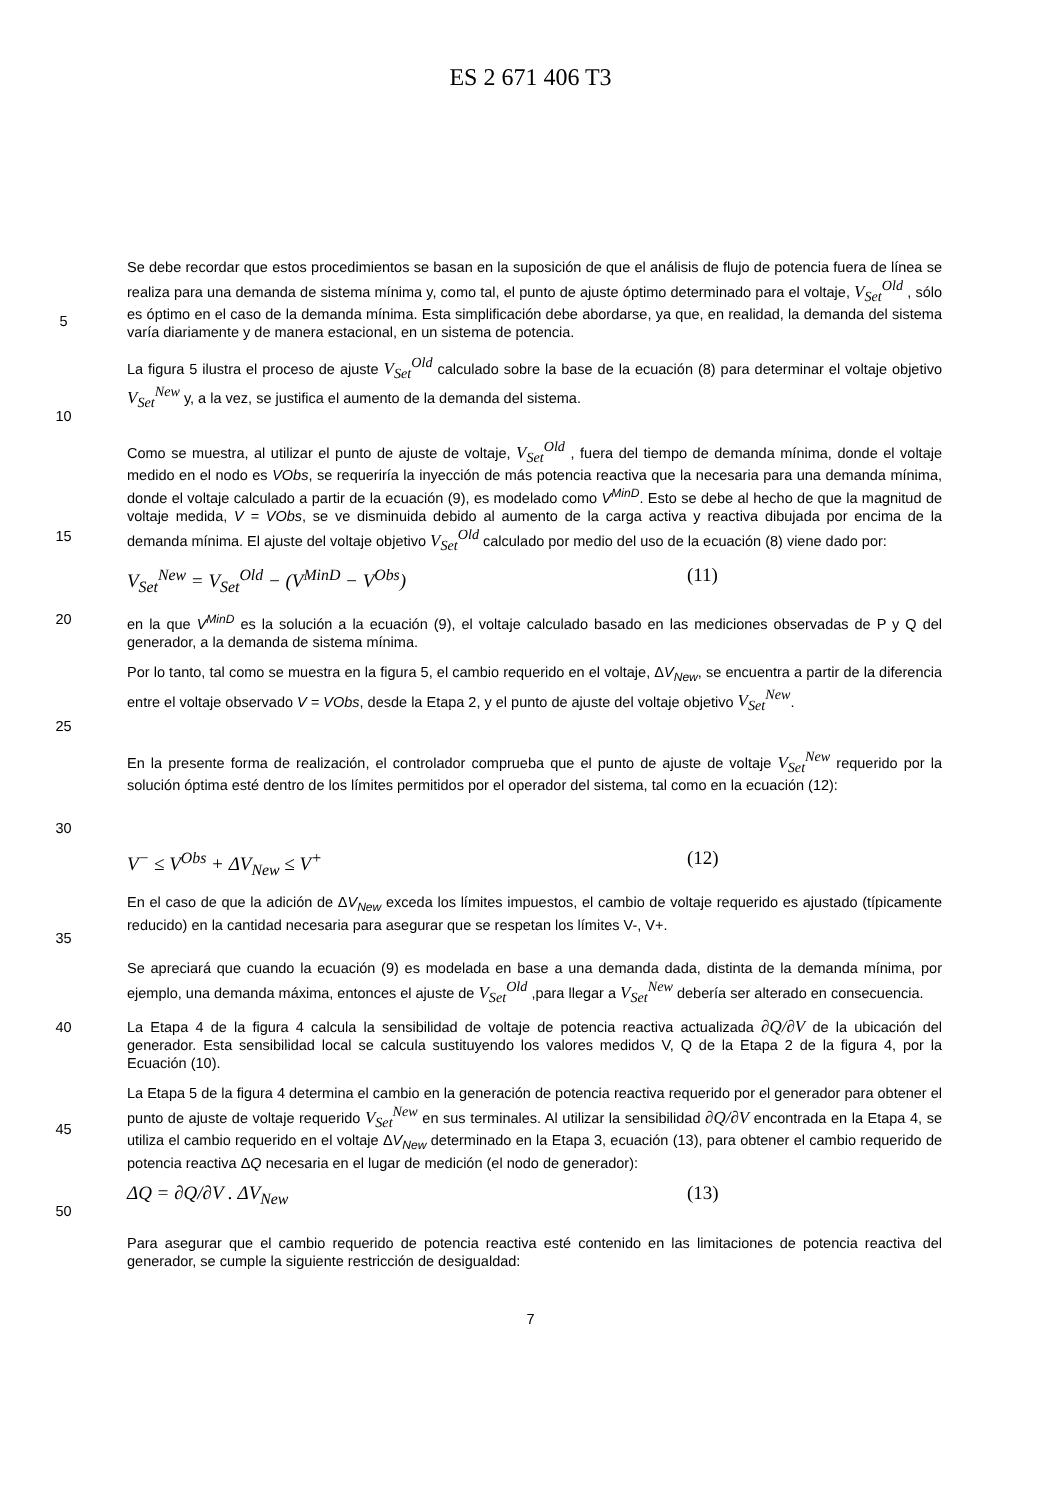ES 2 671 406 T3
5 Se debe recordar que estos procedimientos se basan en la suposición de que el análisis de flujo de potencia fuera de línea se realiza para una demanda de sistema mínima y, como tal, el punto de ajuste óptimo determinado para el voltaje, V<sub>Set</sub><sup>Old</sup> , sólo es óptimo en el caso de la demanda mínima. Esta simplificación debe abordarse, ya que, en realidad, la demanda del sistema varía diariamente y de manera estacional, en un sistema de potencia.
10 La figura 5 ilustra el proceso de ajuste V<sub>Set</sub><sup>Old</sup> calculado sobre la base de la ecuación (8) para determinar el voltaje objetivo V<sub>Set</sub><sup>New</sup> y, a la vez, se justifica el aumento de la demanda del sistema.
15 Como se muestra, al utilizar el punto de ajuste de voltaje, V<sub>Set</sub><sup>Old</sup> , fuera del tiempo de demanda mínima, donde el voltaje medido en el nodo es VObs, se requeriría la inyección de más potencia reactiva que la necesaria para una demanda mínima, donde el voltaje calculado a partir de la ecuación (9), es modelado como V<sup>MinD</sup>. Esto se debe al hecho de que la magnitud de voltaje medida, V = VObs, se ve disminuida debido al aumento de la carga activa y reactiva dibujada por encima de la demanda mínima. El ajuste del voltaje objetivo V<sub>Set</sub><sup>Old</sup> calculado por medio del uso de la ecuación (8) viene dado por:
V<sub>Set</sub><sup>New</sup> = V<sub>Set</sub><sup>Old</sup> − (V<sup>MinD</sup> − V<sup>Obs</sup>) (11)
20 en la que V<sup>MinD</sup> es la solución a la ecuación (9), el voltaje calculado basado en las mediciones observadas de P y Q del generador, a la demanda de sistema mínima.
25 Por lo tanto, tal como se muestra en la figura 5, el cambio requerido en el voltaje, ΔV<sub>New</sub>, se encuentra a partir de la diferencia entre el voltaje observado V = VObs, desde la Etapa 2, y el punto de ajuste del voltaje objetivo V<sub>Set</sub><sup>New</sup>.
30 En la presente forma de realización, el controlador comprueba que el punto de ajuste de voltaje V<sub>Set</sub><sup>New</sup> requerido por la solución óptima esté dentro de los límites permitidos por el operador del sistema, tal como en la ecuación (12):
V<sup>−</sup> ≤ V<sup>Obs</sup> + ΔV<sub>New</sub> ≤ V<sup>+</sup> (12)
35 En el caso de que la adición de ΔV<sub>New</sub> exceda los límites impuestos, el cambio de voltaje requerido es ajustado (típicamente reducido) en la cantidad necesaria para asegurar que se respetan los límites V-, V+.
Se apreciará que cuando la ecuación (9) es modelada en base a una demanda dada, distinta de la demanda mínima, por ejemplo, una demanda máxima, entonces el ajuste de V<sub>Set</sub><sup>Old</sup> ,para llegar a V<sub>Set</sub><sup>New</sup> debería ser alterado en consecuencia.
40 La Etapa 4 de la figura 4 calcula la sensibilidad de voltaje de potencia reactiva actualizada ∂Q/∂V de la ubicación del generador. Esta sensibilidad local se calcula sustituyendo los valores medidos V, Q de la Etapa 2 de la figura 4, por la Ecuación (10).
45 La Etapa 5 de la figura 4 determina el cambio en la generación de potencia reactiva requerido por el generador para obtener el punto de ajuste de voltaje requerido V<sub>Set</sub><sup>New</sup> en sus terminales. Al utilizar la sensibilidad ∂Q/∂V encontrada en la Etapa 4, se utiliza el cambio requerido en el voltaje ΔV<sub>New</sub> determinado en la Etapa 3, ecuación (13), para obtener el cambio requerido de potencia reactiva ΔQ necesaria en el lugar de medición (el nodo de generador):
50
ΔQ = ∂Q/∂V . ΔV<sub>New</sub> (13)
Para asegurar que el cambio requerido de potencia reactiva esté contenido en las limitaciones de potencia reactiva del generador, se cumple la siguiente restricción de desigualdad:
7